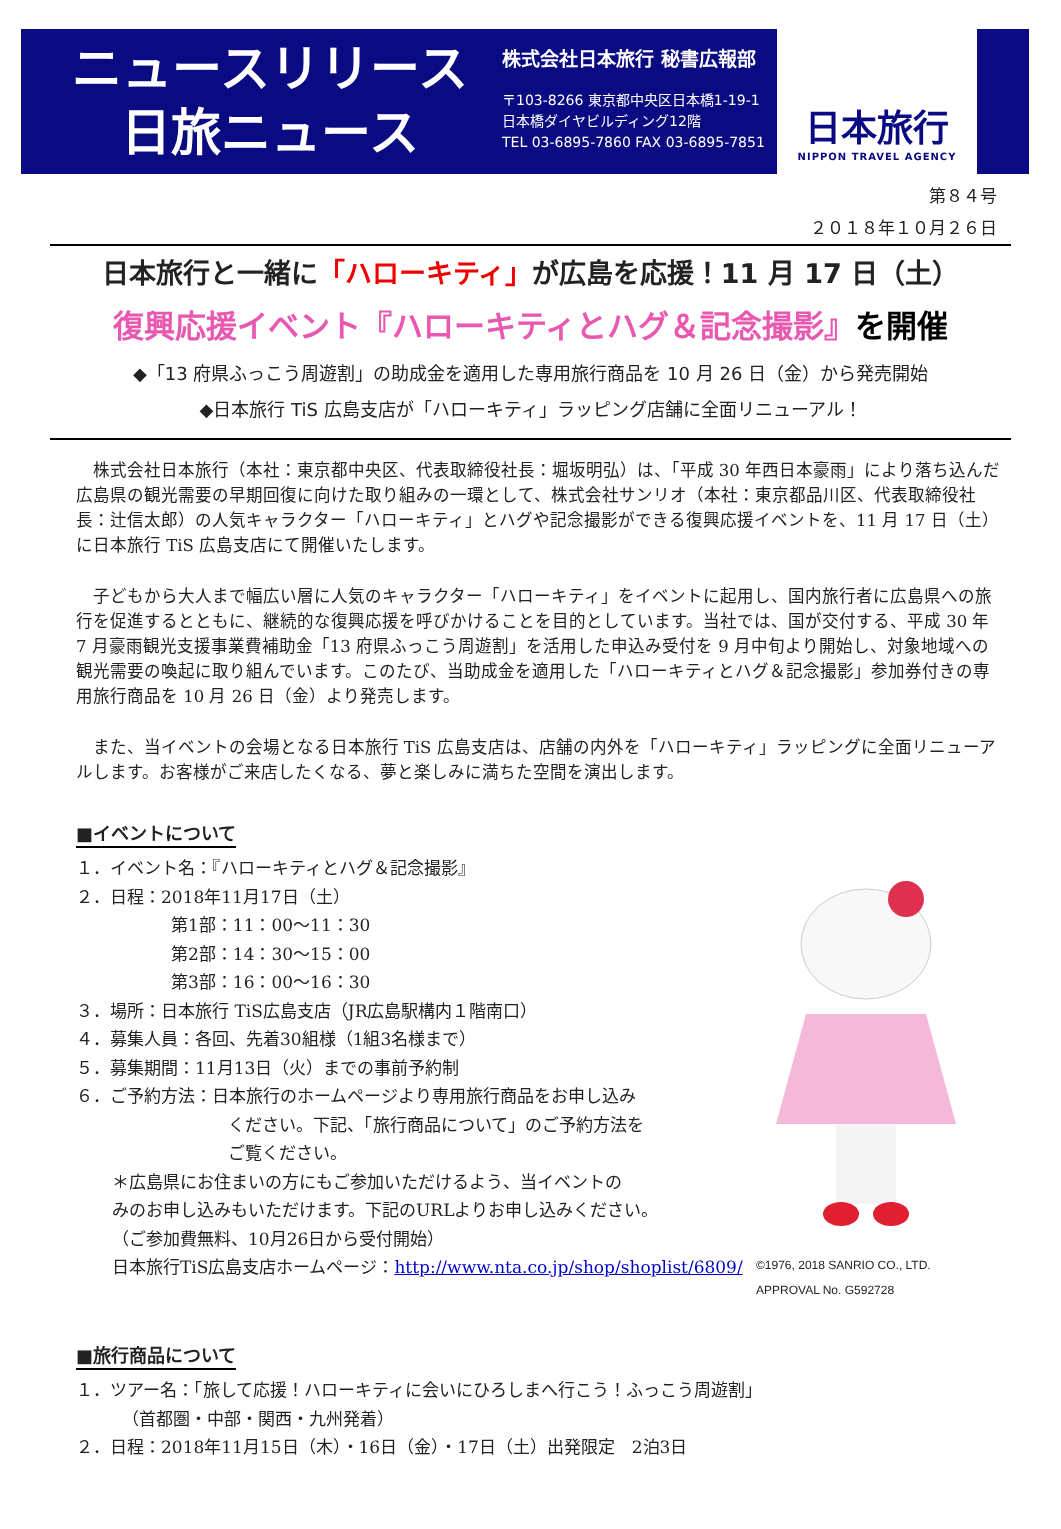ニュースリリース
日旅ニュース
株式会社日本旅行 秘書広報部
〒103-8266 東京都中央区日本橋1-19-1
日本橋ダイヤビルディング12階
TEL 03-6895-7860 FAX 03-6895-7851
日本旅行
NIPPON TRAVEL AGENCY
第８４号
２０１８年１０月２６日
日本旅行と一緒に「ハローキティ」が広島を応援！11 月 17 日（土）
復興応援イベント『ハローキティとハグ＆記念撮影』を開催
◆「13 府県ふっこう周遊割」の助成金を適用した専用旅行商品を 10 月 26 日（金）から発売開始
◆日本旅行 TiS 広島支店が「ハローキティ」ラッピング店舗に全面リニューアル！
株式会社日本旅行（本社：東京都中央区、代表取締役社長：堀坂明弘）は、「平成 30 年西日本豪雨」により落ち込んだ広島県の観光需要の早期回復に向けた取り組みの一環として、株式会社サンリオ（本社：東京都品川区、代表取締役社長：辻信太郎）の人気キャラクター「ハローキティ」とハグや記念撮影ができる復興応援イベントを、11 月 17 日（土）に日本旅行 TiS 広島支店にて開催いたします。
子どもから大人まで幅広い層に人気のキャラクター「ハローキティ」をイベントに起用し、国内旅行者に広島県への旅行を促進するとともに、継続的な復興応援を呼びかけることを目的としています。当社では、国が交付する、平成 30 年 7 月豪雨観光支援事業費補助金「13 府県ふっこう周遊割」を活用した申込み受付を 9 月中旬より開始し、対象地域への観光需要の喚起に取り組んでいます。このたび、当助成金を適用した「ハローキティとハグ＆記念撮影」参加券付きの専用旅行商品を 10 月 26 日（金）より発売します。
また、当イベントの会場となる日本旅行 TiS 広島支店は、店舗の内外を「ハローキティ」ラッピングに全面リニューアルします。お客様がご来店したくなる、夢と楽しみに満ちた空間を演出します。
■イベントについて
１．イベント名：『ハローキティとハグ＆記念撮影』
２．日程：2018年11月17日（土）
第1部：11：00～11：30
第2部：14：30～15：00
第3部：16：00～16：30
３．場所：日本旅行 TiS広島支店（JR広島駅構内１階南口）
４．募集人員：各回、先着30組様（1組3名様まで）
５．募集期間：11月13日（火）までの事前予約制
６．ご予約方法：日本旅行のホームページより専用旅行商品をお申し込み
ください。下記、「旅行商品について」のご予約方法を
ご覧ください。
＊広島県にお住まいの方にもご参加いただけるよう、当イベントの
みのお申し込みもいただけます。下記のURLよりお申し込みください。
（ご参加費無料、10月26日から受付開始）
日本旅行TiS広島支店ホームページ：http://www.nta.co.jp/shop/shoplist/6809/
©1976, 2018 SANRIO CO., LTD.
APPROVAL No. G592728
■旅行商品について
１．ツアー名：「旅して応援！ハローキティに会いにひろしまへ行こう！ふっこう周遊割」
（首都圏・中部・関西・九州発着）
２．日程：2018年11月15日（木）・16日（金）・17日（土）出発限定　2泊3日